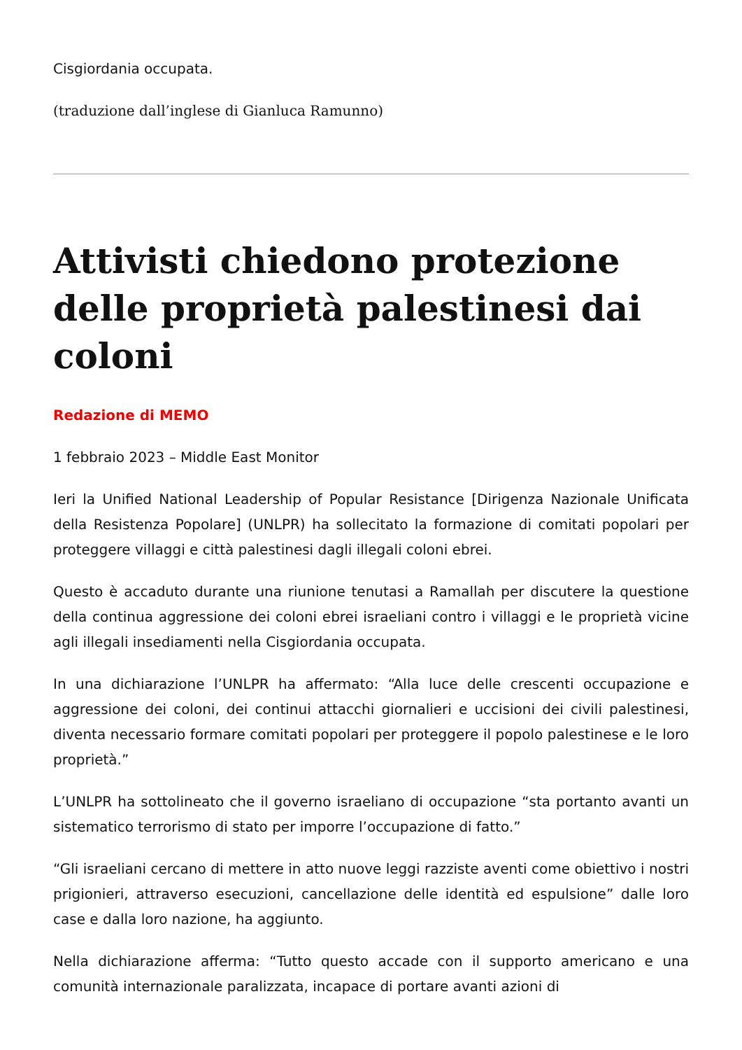Cisgiordania occupata.
(traduzione dall’inglese di Gianluca Ramunno)
Attivisti chiedono protezione delle proprietà palestinesi dai coloni
Redazione di MEMO
1 febbraio 2023 – Middle East Monitor
Ieri la Unified National Leadership of Popular Resistance [Dirigenza Nazionale Unificata della Resistenza Popolare] (UNLPR) ha sollecitato la formazione di comitati popolari per proteggere villaggi e città palestinesi dagli illegali coloni ebrei.
Questo è accaduto durante una riunione tenutasi a Ramallah per discutere la questione della continua aggressione dei coloni ebrei israeliani contro i villaggi e le proprietà vicine agli illegali insediamenti nella Cisgiordania occupata.
In una dichiarazione l’UNLPR ha affermato: “Alla luce delle crescenti occupazione e aggressione dei coloni, dei continui attacchi giornalieri e uccisioni dei civili palestinesi, diventa necessario formare comitati popolari per proteggere il popolo palestinese e le loro proprietà.”
L’UNLPR ha sottolineato che il governo israeliano di occupazione “sta portanto avanti un sistematico terrorismo di stato per imporre l’occupazione di fatto.”
“Gli israeliani cercano di mettere in atto nuove leggi razziste aventi come obiettivo i nostri prigionieri, attraverso esecuzioni, cancellazione delle identità ed espulsione” dalle loro case e dalla loro nazione, ha aggiunto.
Nella dichiarazione afferma: “Tutto questo accade con il supporto americano e una comunità internazionale paralizzata, incapace di portare avanti azioni di